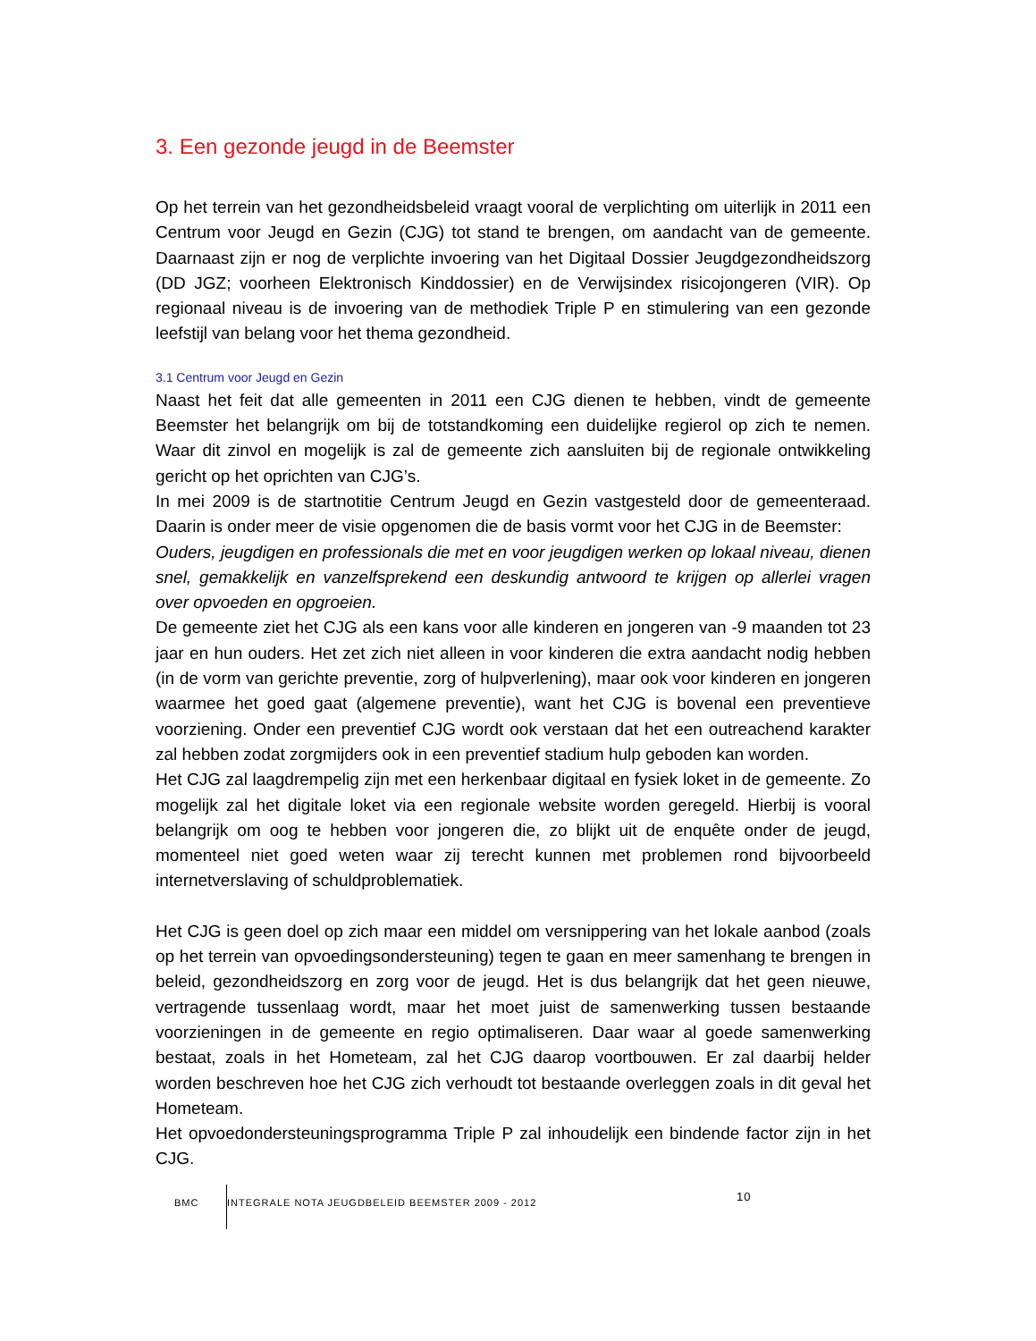3. Een gezonde jeugd in de Beemster
Op het terrein van het gezondheidsbeleid vraagt vooral de verplichting om uiterlijk in 2011 een Centrum voor Jeugd en Gezin (CJG) tot stand te brengen, om aandacht van de gemeente. Daarnaast zijn er nog de verplichte invoering van het Digitaal Dossier Jeugdgezondheidszorg (DD JGZ; voorheen Elektronisch Kinddossier) en de Verwijsindex risicojongeren (VIR). Op regionaal niveau is de invoering van de methodiek Triple P en stimulering van een gezonde leefstijl van belang voor het thema gezondheid.
3.1 Centrum voor Jeugd en Gezin
Naast het feit dat alle gemeenten in 2011 een CJG dienen te hebben, vindt de gemeente Beemster het belangrijk om bij de totstandkoming een duidelijke regierol op zich te nemen. Waar dit zinvol en mogelijk is zal de gemeente zich aansluiten bij de regionale ontwikkeling gericht op het oprichten van CJG’s.
In mei 2009 is de startnotitie Centrum Jeugd en Gezin vastgesteld door de gemeenteraad. Daarin is onder meer de visie opgenomen die de basis vormt voor het CJG in de Beemster:
Ouders, jeugdigen en professionals die met en voor jeugdigen werken op lokaal niveau, dienen snel, gemakkelijk en vanzelfsprekend een deskundig antwoord te krijgen op allerlei vragen over opvoeden en opgroeien.
De gemeente ziet het CJG als een kans voor alle kinderen en jongeren van -9 maanden tot 23 jaar en hun ouders. Het zet zich niet alleen in voor kinderen die extra aandacht nodig hebben (in de vorm van gerichte preventie, zorg of hulpverlening), maar ook voor kinderen en jongeren waarmee het goed gaat (algemene preventie), want het CJG is bovenal een preventieve voorziening. Onder een preventief CJG wordt ook verstaan dat het een outreachend karakter zal hebben zodat zorgmijders ook in een preventief stadium hulp geboden kan worden.
Het CJG zal laagdrempelig zijn met een herkenbaar digitaal en fysiek loket in de gemeente. Zo mogelijk zal het digitale loket via een regionale website worden geregeld. Hierbij is vooral belangrijk om oog te hebben voor jongeren die, zo blijkt uit de enquête onder de jeugd, momenteel niet goed weten waar zij terecht kunnen met problemen rond bijvoorbeeld internetverslaving of schuldproblematiek.
Het CJG is geen doel op zich maar een middel om versnippering van het lokale aanbod (zoals op het terrein van opvoedingsondersteuning) tegen te gaan en meer samenhang te brengen in beleid, gezondheidszorg en zorg voor de jeugd. Het is dus belangrijk dat het geen nieuwe, vertragende tussenlaag wordt, maar het moet juist de samenwerking tussen bestaande voorzieningen in de gemeente en regio optimaliseren. Daar waar al goede samenwerking bestaat, zoals in het Hometeam, zal het CJG daarop voortbouwen. Er zal daarbij helder worden beschreven hoe het CJG zich verhoudt tot bestaande overleggen zoals in dit geval het Hometeam.
Het opvoedondersteuningsprogramma Triple P zal inhoudelijk een bindende factor zijn in het CJG.
BMC
INTEGRALE NOTA JEUGDBELEID BEEMSTER 2009 - 2012
10